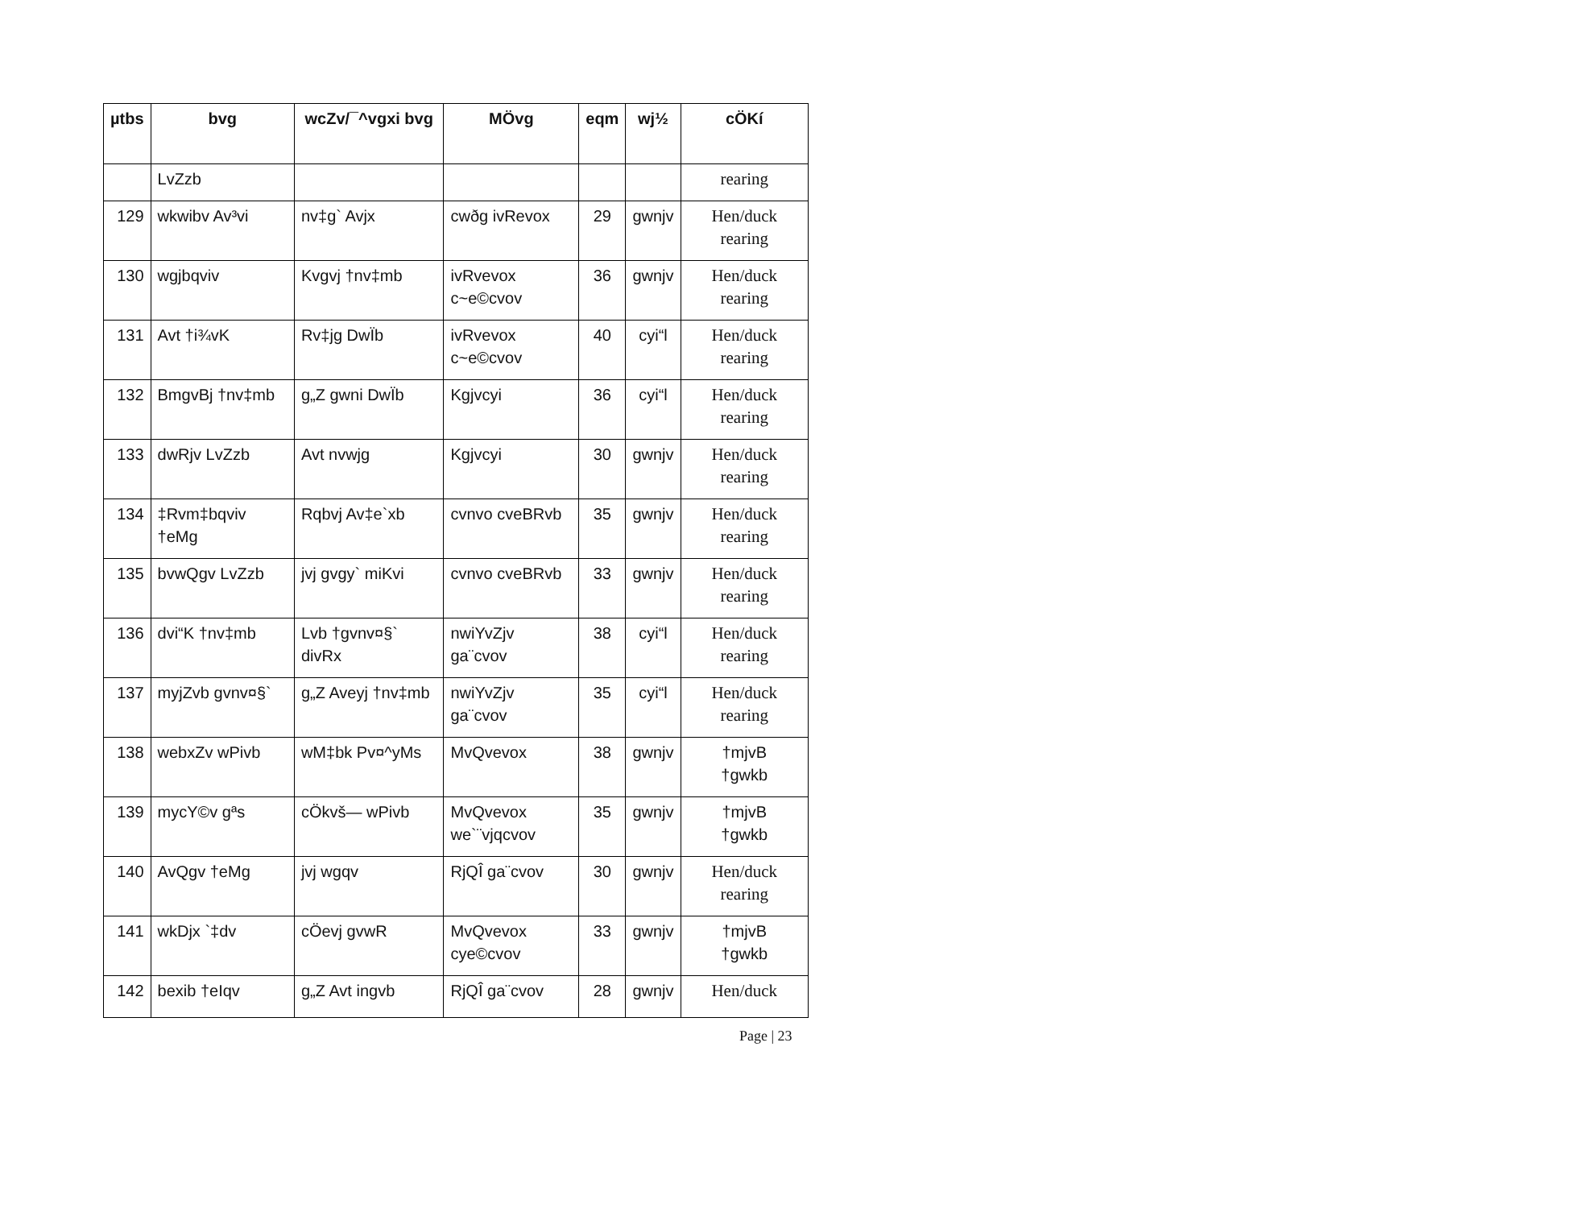| µtbs | bvg | wcZv/¯^vgxi bvg | MÖvg | eqm | wj½ | cÖKí |
| --- | --- | --- | --- | --- | --- | --- |
| | LvZzb | | | | | rearing |
| 129 | wkwibv Av³vi | nv‡g` Avjx | cwðg ivRevox | 29 | gwnjv | Hen/duck rearing |
| 130 | wgjbqviv | Kvgvj †nv‡mb | ivRvevox c~e©cvov | 36 | gwnjv | Hen/duck rearing |
| 131 | Avt †i¾vK | Rv‡jg DwÏb | ivRvevox c~e©cvov | 40 | cyi“l | Hen/duck rearing |
| 132 | BmgvBj †nv‡mb | g„Z gwni DwÏb | Kgjvcyi | 36 | cyi“l | Hen/duck rearing |
| 133 | dwRjv LvZzb | Avt nvwjg | Kgjvcyi | 30 | gwnjv | Hen/duck rearing |
| 134 | ‡Rvm‡bqviv †eMg | Rqbvj Av‡e`xb | cvnvo cveBRvb | 35 | gwnjv | Hen/duck rearing |
| 135 | bvwQgv LvZzb | jvj gvgy` miKvi | cvnvo cveBRvb | 33 | gwnjv | Hen/duck rearing |
| 136 | dvi“K †nv‡mb | Lvb †gvnv¤§` divRx | nwiYvZjv ga¨cvov | 38 | cyi“l | Hen/duck rearing |
| 137 | myjZvb gvnv¤§` | g„Z Aveyj †nv‡mb | nwiYvZjv ga¨cvov | 35 | cyi“l | Hen/duck rearing |
| 138 | webxZv wPivb | wM‡bk Pv¤^yMs | MvQvevox | 38 | gwnjv | †mjvB †gwkb |
| 139 | mycY©v gªs | cÖkvš— wPivb | MvQvevox we`¨vjqcvov | 35 | gwnjv | †mjvB †gwkb |
| 140 | AvQgv †eMg | jvj wgqv | RjQÎ ga¨cvov | 30 | gwnjv | Hen/duck rearing |
| 141 | wkDjx `‡dv | cÖevj gvwR | MvQvevox cye©cvov | 33 | gwnjv | †mjvB †gwkb |
| 142 | bexib †eIqv | g„Z Avt ingvb | RjQÎ ga¨cvov | 28 | gwnjv | Hen/duck |
Page | 23